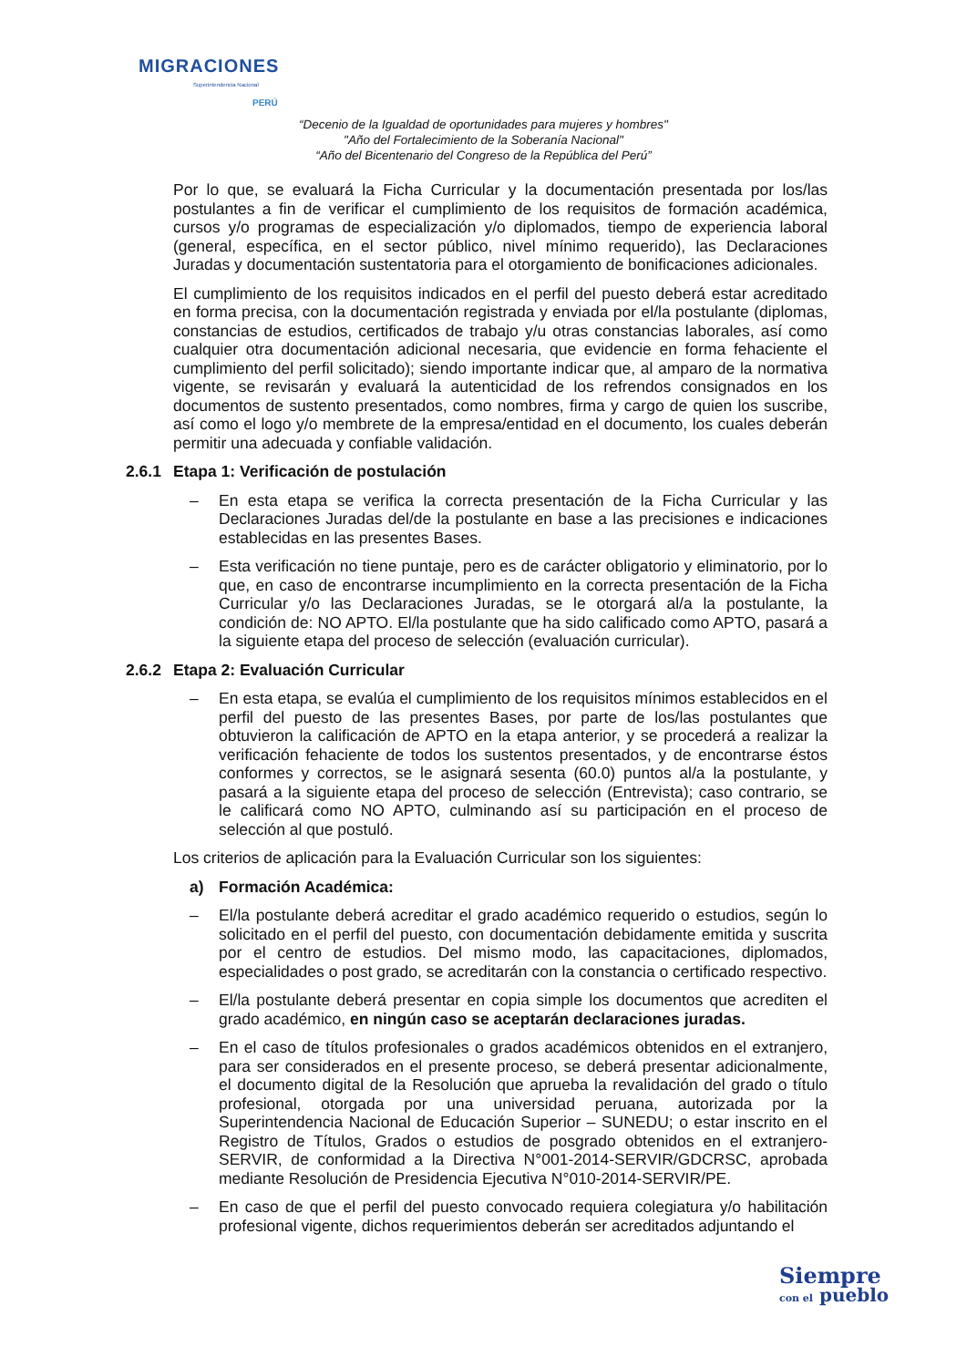MIGRACIONES
Superintendencia Nacional
PERÚ
“Decenio de la Igualdad de oportunidades para mujeres y hombres"
"Año del Fortalecimiento de la Soberanía Nacional"
“Año del Bicentenario del Congreso de la República del Perú”
Por lo que, se evaluará la Ficha Curricular y la documentación presentada por los/las postulantes a fin de verificar el cumplimiento de los requisitos de formación académica, cursos y/o programas de especialización y/o diplomados, tiempo de experiencia laboral (general, específica, en el sector público, nivel mínimo requerido), las Declaraciones Juradas y documentación sustentatoria para el otorgamiento de bonificaciones adicionales.
El cumplimiento de los requisitos indicados en el perfil del puesto deberá estar acreditado en forma precisa, con la documentación registrada y enviada por el/la postulante (diplomas, constancias de estudios, certificados de trabajo y/u otras constancias laborales, así como cualquier otra documentación adicional necesaria, que evidencie en forma fehaciente el cumplimiento del perfil solicitado); siendo importante indicar que, al amparo de la normativa vigente, se revisarán y evaluará la autenticidad de los refrendos consignados en los documentos de sustento presentados, como nombres, firma y cargo de quien los suscribe, así como el logo y/o membrete de la empresa/entidad en el documento, los cuales deberán permitir una adecuada y confiable validación.
2.6.1 Etapa 1: Verificación de postulación
– En esta etapa se verifica la correcta presentación de la Ficha Curricular y las Declaraciones Juradas del/de la postulante en base a las precisiones e indicaciones establecidas en las presentes Bases.
– Esta verificación no tiene puntaje, pero es de carácter obligatorio y eliminatorio, por lo que, en caso de encontrarse incumplimiento en la correcta presentación de la Ficha Curricular y/o las Declaraciones Juradas, se le otorgará al/a la postulante, la condición de: NO APTO. El/la postulante que ha sido calificado como APTO, pasará a la siguiente etapa del proceso de selección (evaluación curricular).
2.6.2 Etapa 2: Evaluación Curricular
– En esta etapa, se evalúa el cumplimiento de los requisitos mínimos establecidos en el perfil del puesto de las presentes Bases, por parte de los/las postulantes que obtuvieron la calificación de APTO en la etapa anterior, y se procederá a realizar la verificación fehaciente de todos los sustentos presentados, y de encontrarse éstos conformes y correctos, se le asignará sesenta (60.0) puntos al/a la postulante, y pasará a la siguiente etapa del proceso de selección (Entrevista); caso contrario, se le calificará como NO APTO, culminando así su participación en el proceso de selección al que postuló.
Los criterios de aplicación para la Evaluación Curricular son los siguientes:
a) Formación Académica:
– El/la postulante deberá acreditar el grado académico requerido o estudios, según lo solicitado en el perfil del puesto, con documentación debidamente emitida y suscrita por el centro de estudios. Del mismo modo, las capacitaciones, diplomados, especialidades o post grado, se acreditarán con la constancia o certificado respectivo.
– El/la postulante deberá presentar en copia simple los documentos que acrediten el grado académico, en ningún caso se aceptarán declaraciones juradas.
– En el caso de títulos profesionales o grados académicos obtenidos en el extranjero, para ser considerados en el presente proceso, se deberá presentar adicionalmente, el documento digital de la Resolución que aprueba la revalidación del grado o título profesional, otorgada por una universidad peruana, autorizada por la Superintendencia Nacional de Educación Superior – SUNEDU; o estar inscrito en el Registro de Títulos, Grados o estudios de posgrado obtenidos en el extranjero-SERVIR, de conformidad a la Directiva N°001-2014-SERVIR/GDCRSC, aprobada mediante Resolución de Presidencia Ejecutiva N°010-2014-SERVIR/PE.
– En caso de que el perfil del puesto convocado requiera colegiatura y/o habilitación profesional vigente, dichos requerimientos deberán ser acreditados adjuntando el
Siempre
con el pueblo